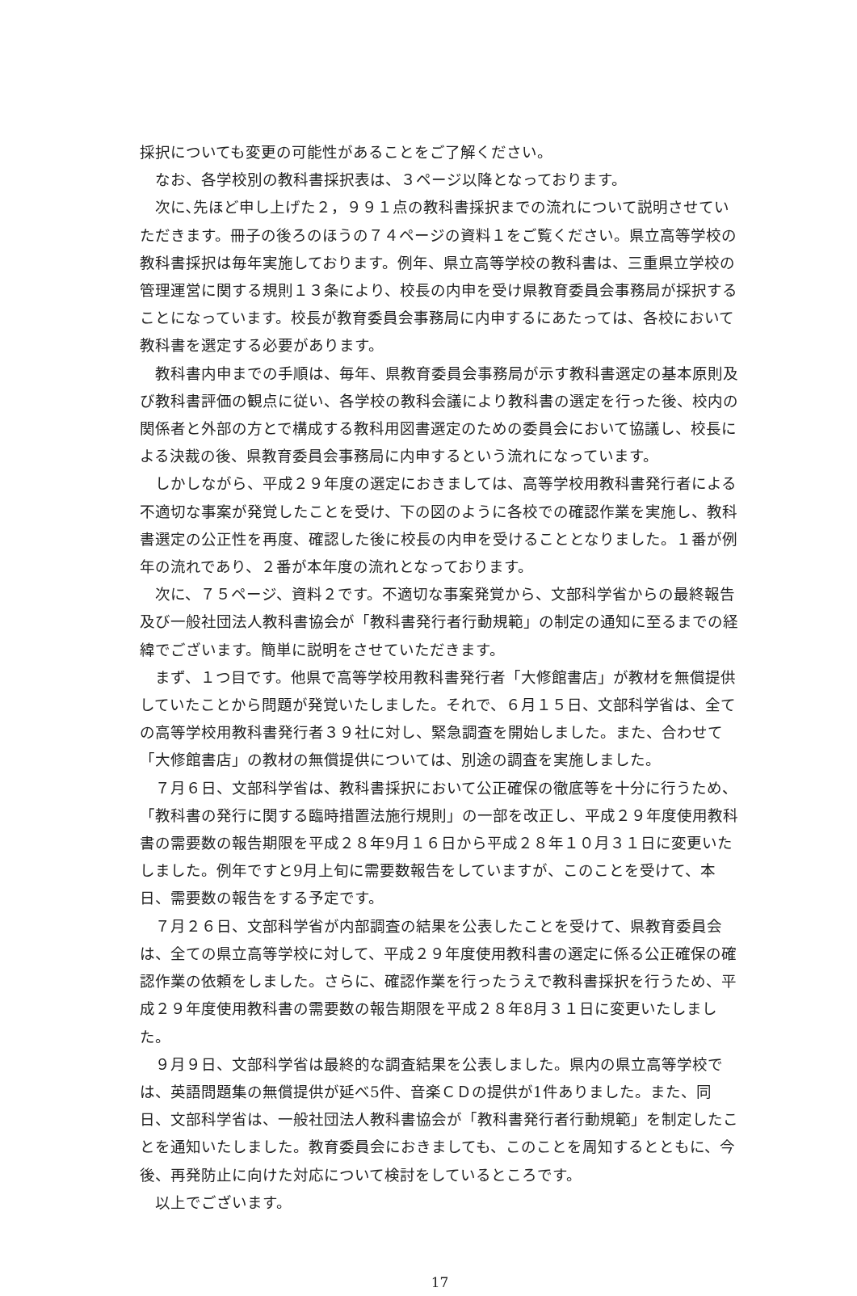採択についても変更の可能性があることをご了解ください。
なお、各学校別の教科書採択表は、３ページ以降となっております。
次に､先ほど申し上げた２，９９１点の教科書採択までの流れについて説明させていただきます。冊子の後ろのほうの７４ページの資料１をご覧ください。県立高等学校の教科書採択は毎年実施しております。例年、県立高等学校の教科書は、三重県立学校の管理運営に関する規則１３条により、校長の内申を受け県教育委員会事務局が採択することになっています。校長が教育委員会事務局に内申するにあたっては、各校において教科書を選定する必要があります。
教科書内申までの手順は、毎年、県教育委員会事務局が示す教科書選定の基本原則及び教科書評価の観点に従い、各学校の教科会議により教科書の選定を行った後、校内の関係者と外部の方とで構成する教科用図書選定のための委員会において協議し、校長による決裁の後、県教育委員会事務局に内申するという流れになっています。
しかしながら、平成２９年度の選定におきましては、高等学校用教科書発行者による不適切な事案が発覚したことを受け、下の図のように各校での確認作業を実施し、教科書選定の公正性を再度、確認した後に校長の内申を受けることとなりました。１番が例年の流れであり、２番が本年度の流れとなっております。
次に、７５ページ、資料２です。不適切な事案発覚から、文部科学省からの最終報告及び一般社団法人教科書協会が「教科書発行者行動規範」の制定の通知に至るまでの経緯でございます。簡単に説明をさせていただきます。
まず、１つ目です。他県で高等学校用教科書発行者「大修館書店」が教材を無償提供していたことから問題が発覚いたしました。それで、６月１５日、文部科学省は、全ての高等学校用教科書発行者３９社に対し、緊急調査を開始しました。また、合わせて「大修館書店」の教材の無償提供については、別途の調査を実施しました。
７月６日、文部科学省は、教科書採択において公正確保の徹底等を十分に行うため、「教科書の発行に関する臨時措置法施行規則」の一部を改正し、平成２９年度使用教科書の需要数の報告期限を平成２８年9月１６日から平成２８年１０月３１日に変更いたしました。例年ですと9月上旬に需要数報告をしていますが、このことを受けて、本日、需要数の報告をする予定です。
７月２６日、文部科学省が内部調査の結果を公表したことを受けて、県教育委員会は、全ての県立高等学校に対して、平成２９年度使用教科書の選定に係る公正確保の確認作業の依頼をしました。さらに、確認作業を行ったうえで教科書採択を行うため、平成２９年度使用教科書の需要数の報告期限を平成２８年8月３１日に変更いたしました。
９月９日、文部科学省は最終的な調査結果を公表しました。県内の県立高等学校では、英語問題集の無償提供が延べ5件、音楽ＣＤの提供が1件ありました。また、同日、文部科学省は、一般社団法人教科書協会が「教科書発行者行動規範」を制定したことを通知いたしました。教育委員会におきましても、このことを周知するとともに、今後、再発防止に向けた対応について検討をしているところです。
以上でございます。
17